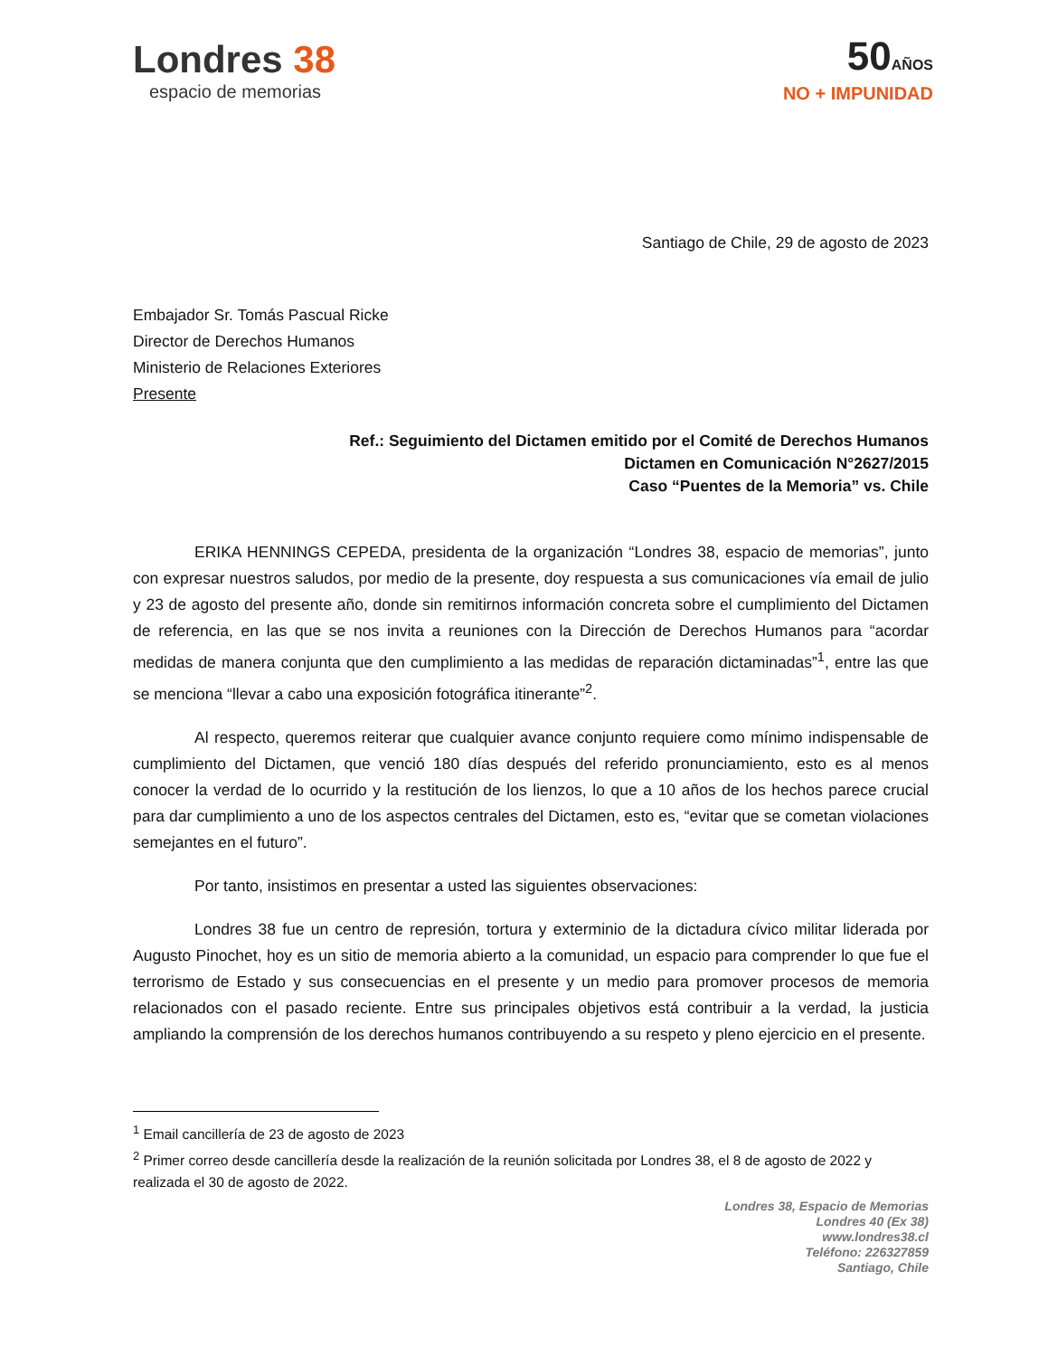Londres 38
espacio de memorias
50AÑOS
NO + IMPUNIDAD
Santiago de Chile, 29 de agosto de 2023
Embajador Sr. Tomás Pascual Ricke
Director de Derechos Humanos
Ministerio de Relaciones Exteriores
Presente
Ref.: Seguimiento del Dictamen emitido por el Comité de Derechos Humanos
Dictamen en Comunicación N°2627/2015
Caso “Puentes de la Memoria” vs. Chile
ERIKA HENNINGS CEPEDA, presidenta de la organización “Londres 38, espacio de memorias”, junto con expresar nuestros saludos, por medio de la presente, doy respuesta a sus comunicaciones vía email de julio y 23 de agosto del presente año, donde sin remitirnos información concreta sobre el cumplimiento del Dictamen de referencia, en las que se nos invita a reuniones con la Dirección de Derechos Humanos para “acordar medidas de manera conjunta que den cumplimiento a las medidas de reparación dictaminadas”<sup>1</sup>, entre las que se menciona “llevar a cabo una exposición fotográfica itinerante”<sup>2</sup>.
Al respecto, queremos reiterar que cualquier avance conjunto requiere como mínimo indispensable de cumplimiento del Dictamen, que venció 180 días después del referido pronunciamiento, esto es al menos conocer la verdad de lo ocurrido y la restitución de los lienzos, lo que a 10 años de los hechos parece crucial para dar cumplimiento a uno de los aspectos centrales del Dictamen, esto es, “evitar que se cometan violaciones semejantes en el futuro”.
Por tanto, insistimos en presentar a usted las siguientes observaciones:
Londres 38 fue un centro de represión, tortura y exterminio de la dictadura cívico militar liderada por Augusto Pinochet, hoy es un sitio de memoria abierto a la comunidad, un espacio para comprender lo que fue el terrorismo de Estado y sus consecuencias en el presente y un medio para promover procesos de memoria relacionados con el pasado reciente. Entre sus principales objetivos está contribuir a la verdad, la justicia ampliando la comprensión de los derechos humanos contribuyendo a su respeto y pleno ejercicio en el presente.
<sup>1</sup> Email cancillería de 23 de agosto de 2023
<sup>2</sup> Primer correo desde cancillería desde la realización de la reunión solicitada por Londres 38, el 8 de agosto de 2022 y realizada el 30 de agosto de 2022.
Londres 38, Espacio de Memorias
Londres 40 (Ex 38)
www.londres38.cl
Teléfono: 226327859
Santiago, Chile